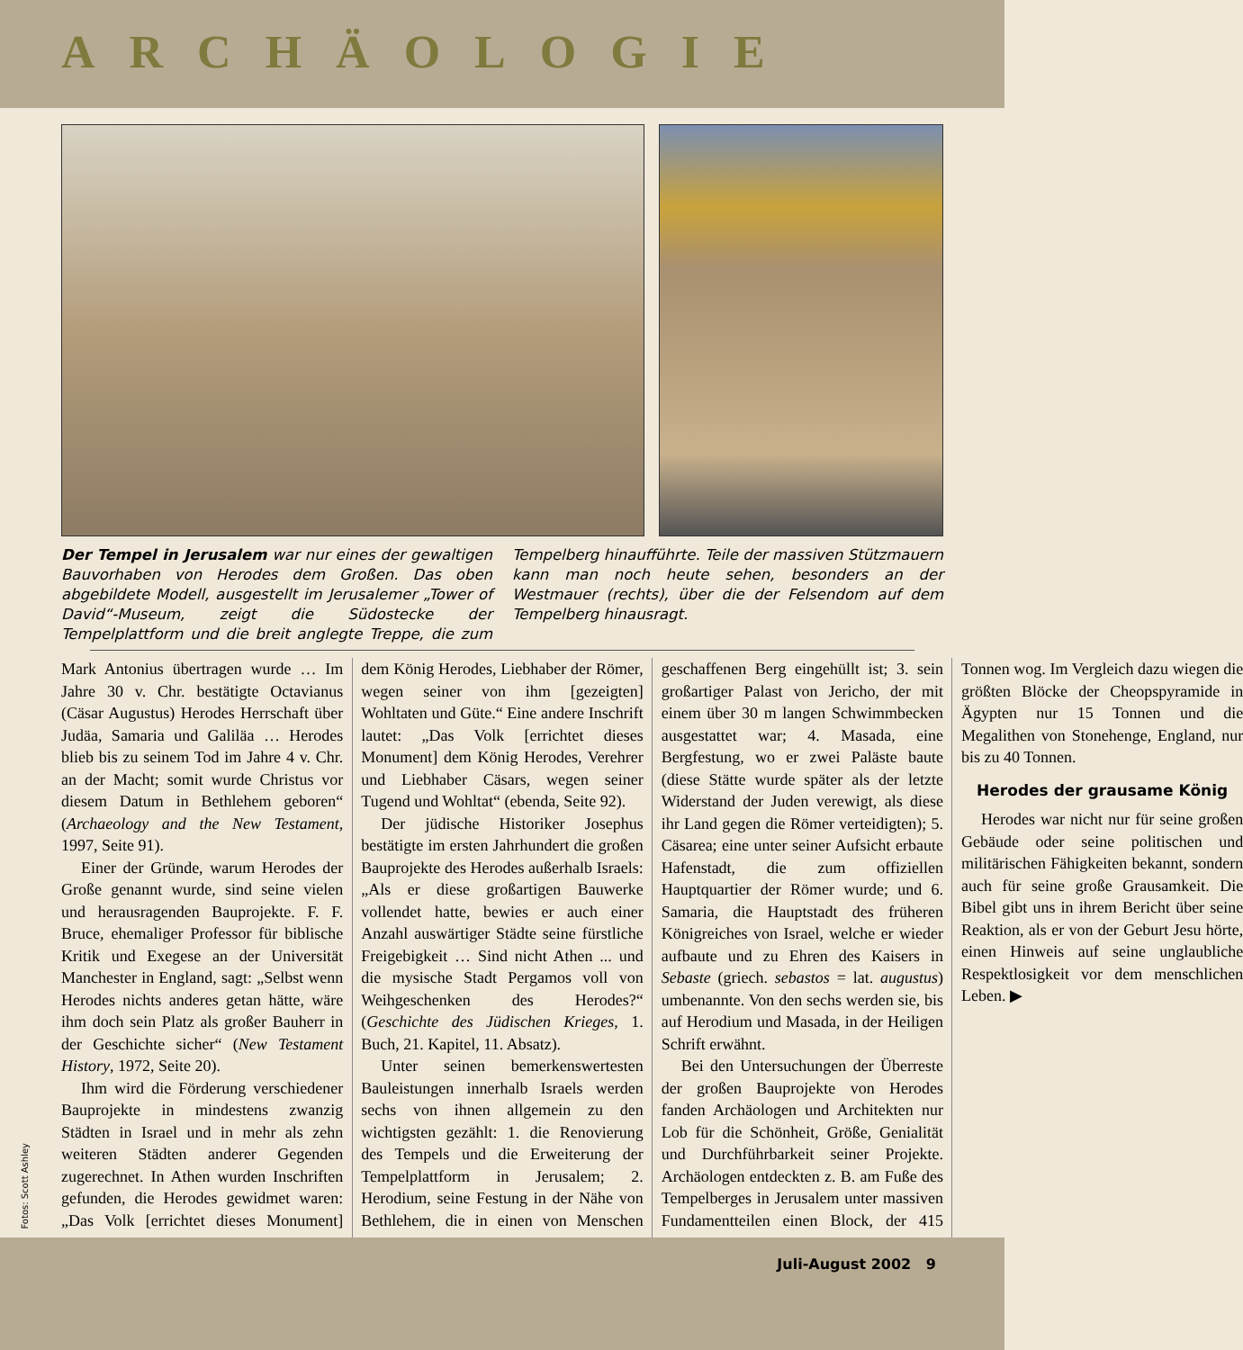ARCHÄOLOGIE
Der Tempel in Jerusalem war nur eines der gewaltigen Bauvorhaben von Herodes dem Großen. Das oben abgebildete Modell, ausgestellt im Jerusalemer „Tower of David“-Museum, zeigt die Südostecke der Tempelplattform und die breit anglegte Treppe, die zum Tempelberg hinaufführte. Teile der massiven Stützmauern kann man noch heute sehen, besonders an der Westmauer (rechts), über die der Felsendom auf dem Tempelberg hinausragt.
Mark Antonius übertragen wurde … Im Jahre 30 v. Chr. bestätigte Octavianus (Cäsar Augustus) Herodes Herrschaft über Judäa, Samaria und Galiläa … Herodes blieb bis zu seinem Tod im Jahre 4 v. Chr. an der Macht; somit wurde Christus vor diesem Datum in Bethlehem geboren“ (Archaeology and the New Testament, 1997, Seite 91).
Einer der Gründe, warum Herodes der Große genannt wurde, sind seine vielen und herausragenden Bauprojekte. F. F. Bruce, ehemaliger Professor für biblische Kritik und Exegese an der Universität Manchester in England, sagt: „Selbst wenn Herodes nichts anderes getan hätte, wäre ihm doch sein Platz als großer Bauherr in der Geschichte sicher“ (New Testament History, 1972, Seite 20).
Ihm wird die Förderung verschiedener Bauprojekte in mindestens zwanzig Städten in Israel und in mehr als zehn weiteren Städten anderer Gegenden zugerechnet. In Athen wurden Inschriften gefunden, die Herodes gewidmet waren: „Das Volk [errichtet dieses Monument] dem König Herodes, Liebhaber der Römer, wegen seiner von ihm [gezeigten] Wohltaten und Güte.“ Eine andere Inschrift lautet: „Das Volk [errichtet dieses Monument] dem König Herodes, Verehrer und Liebhaber Cäsars, wegen seiner Tugend und Wohltat“ (ebenda, Seite 92).
Der jüdische Historiker Josephus bestätigte im ersten Jahrhundert die großen Bauprojekte des Herodes außerhalb Israels: „Als er diese großartigen Bauwerke vollendet hatte, bewies er auch einer Anzahl auswärtiger Städte seine fürstliche Freigebigkeit … Sind nicht Athen ... und die mysische Stadt Pergamos voll von Weihgeschenken des Herodes?“ (Geschichte des Jüdischen Krieges, 1. Buch, 21. Kapitel, 11. Absatz).
Unter seinen bemerkenswertesten Bauleistungen innerhalb Israels werden sechs von ihnen allgemein zu den wichtigsten gezählt: 1. die Renovierung des Tempels und die Erweiterung der Tempelplattform in Jerusalem; 2. Herodium, seine Festung in der Nähe von Bethlehem, die in einen von Menschen geschaffenen Berg eingehüllt ist; 3. sein großartiger Palast von Jericho, der mit einem über 30 m langen Schwimmbecken ausgestattet war; 4. Masada, eine Bergfestung, wo er zwei Paläste baute (diese Stätte wurde später als der letzte Widerstand der Juden verewigt, als diese ihr Land gegen die Römer verteidigten); 5. Cäsarea; eine unter seiner Aufsicht erbaute Hafenstadt, die zum offiziellen Hauptquartier der Römer wurde; und 6. Samaria, die Hauptstadt des früheren Königreiches von Israel, welche er wieder aufbaute und zu Ehren des Kaisers in Sebaste (griech. sebastos = lat. augustus) umbenannte. Von den sechs werden sie, bis auf Herodium und Masada, in der Heiligen Schrift erwähnt.
Bei den Untersuchungen der Überreste der großen Bauprojekte von Herodes fanden Archäologen und Architekten nur Lob für die Schönheit, Größe, Genialität und Durchführbarkeit seiner Projekte. Archäologen entdeckten z. B. am Fuße des Tempelberges in Jerusalem unter massiven Fundamentteilen einen Block, der 415 Tonnen wog. Im Vergleich dazu wiegen die größten Blöcke der Cheopspyramide in Ägypten nur 15 Tonnen und die Megalithen von Stonehenge, England, nur bis zu 40 Tonnen.
Herodes der grausame König
Herodes war nicht nur für seine großen Gebäude oder seine politischen und militärischen Fähigkeiten bekannt, sondern auch für seine große Grausamkeit. Die Bibel gibt uns in ihrem Bericht über seine Reaktion, als er von der Geburt Jesu hörte, einen Hinweis auf seine unglaubliche Respektlosigkeit vor dem menschlichen Leben. ▶
Fotos: Scott Ashley
Juli-August 2002 9